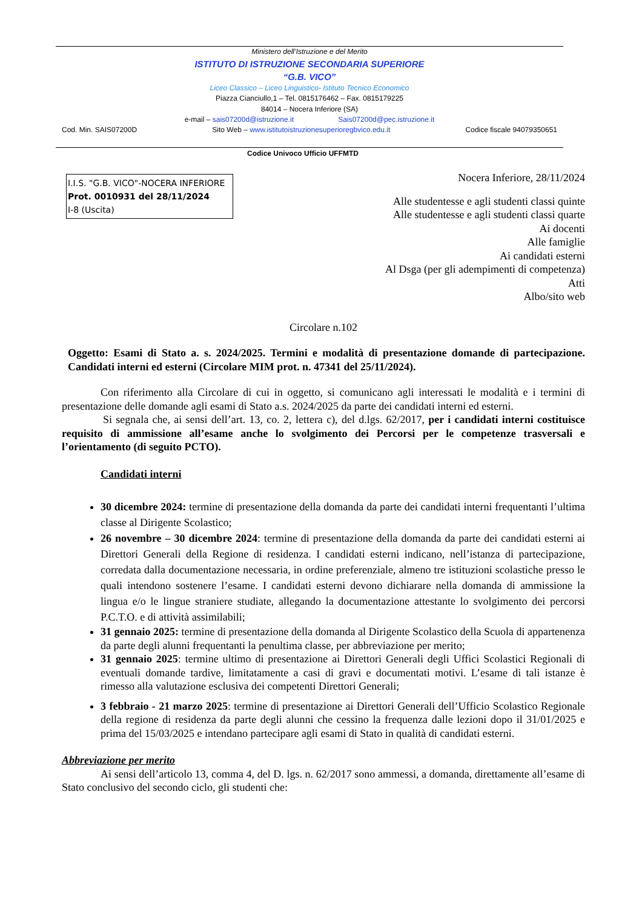Ministero dell’Istruzione e del Merito
ISTITUTO DI ISTRUZIONE SECONDARIA SUPERIORE
“G.B. VICO”
Liceo Classico – Liceo Linguistico- Istituto Tecnico Economico
Piazza Cianciullo,1 – Tel. 0815176462 – Fax. 0815179225
84014 – Nocera Inferiore (SA)
e-mail – sais07200d@istruzione.it Sais07200d@pec.istruzione.it
Cod. Min. SAIS07200D Sito Web – www.istitutoistruzionesuperioregbvico.edu.it Codice fiscale 94079350651
Codice Univoco Ufficio UFFMTD
I.I.S. "G.B. VICO"-NOCERA INFERIORE
Prot. 0010931 del 28/11/2024
I-8 (Uscita)
Nocera Inferiore, 28/11/2024
Alle studentesse e agli studenti classi quinte
Alle studentesse e agli studenti classi quarte
Ai docenti
Alle famiglie
Ai candidati esterni
Al Dsga (per gli adempimenti di competenza)
Atti
Albo/sito web
Circolare n.102
Oggetto: Esami di Stato a. s. 2024/2025. Termini e modalità di presentazione domande di partecipazione. Candidati interni ed esterni (Circolare MIM prot. n. 47341 del 25/11/2024).
Con riferimento alla Circolare di cui in oggetto, si comunicano agli interessati le modalità e i termini di presentazione delle domande agli esami di Stato a.s. 2024/2025 da parte dei candidati interni ed esterni.
Si segnala che, ai sensi dell’art. 13, co. 2, lettera c), del d.lgs. 62/2017, per i candidati interni costituisce requisito di ammissione all’esame anche lo svolgimento dei Percorsi per le competenze trasversali e l’orientamento (di seguito PCTO).
Candidati interni
30 dicembre 2024: termine di presentazione della domanda da parte dei candidati interni frequentanti l’ultima classe al Dirigente Scolastico;
26 novembre – 30 dicembre 2024: termine di presentazione della domanda da parte dei candidati esterni ai Direttori Generali della Regione di residenza. I candidati esterni indicano, nell’istanza di partecipazione, corredata dalla documentazione necessaria, in ordine preferenziale, almeno tre istituzioni scolastiche presso le quali intendono sostenere l’esame. I candidati esterni devono dichiarare nella domanda di ammissione la lingua e/o le lingue straniere studiate, allegando la documentazione attestante lo svolgimento dei percorsi P.C.T.O. e di attività assimilabili;
31 gennaio 2025: termine di presentazione della domanda al Dirigente Scolastico della Scuola di appartenenza da parte degli alunni frequentanti la penultima classe, per abbreviazione per merito;
31 gennaio 2025: termine ultimo di presentazione ai Direttori Generali degli Uffici Scolastici Regionali di eventuali domande tardive, limitatamente a casi di gravi e documentati motivi. L’esame di tali istanze è rimesso alla valutazione esclusiva dei competenti Direttori Generali;
3 febbraio - 21 marzo 2025: termine di presentazione ai Direttori Generali dell’Ufficio Scolastico Regionale della regione di residenza da parte degli alunni che cessino la frequenza dalle lezioni dopo il 31/01/2025 e prima del 15/03/2025 e intendano partecipare agli esami di Stato in qualità di candidati esterni.
Abbreviazione per merito
Ai sensi dell’articolo 13, comma 4, del D. lgs. n. 62/2017 sono ammessi, a domanda, direttamente all’esame di Stato conclusivo del secondo ciclo, gli studenti che: